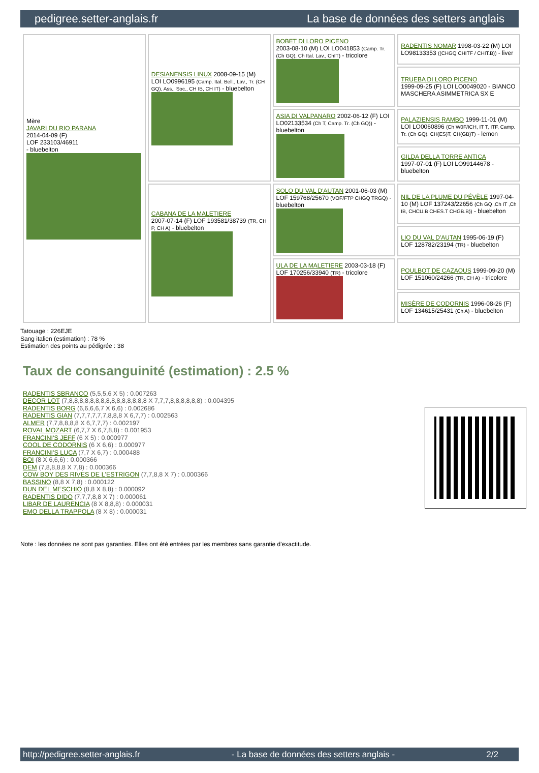pedigree.setter-anglais.fr La base de données des setters anglais
| Mère JAVARI DU RIO PARANA 2014-04-09 (F) LOF 233103/46911 - bluebelton | DESIANENSIS LINUX 2008-09-15 (M) LOI LO0996195 (Camp. Ital. Bell., Lav., Tr. (CH GQ), Ass., Soc., CH IB, CH IT) - bluebelton | BOBET DI LORO PICENO 2003-08-10 (M) LOI LO041853 (Camp. Tr. (Ch GQ), Ch Ital. Lav., ChIT) - tricolore | RADENTIS NOMAR 1998-03-22 (M) LOI LO98133353 ((CHGQ CHITF / CHIT.B)) - liver |
| | | | TRUEBA DI LORO PICENO 1999-09-25 (F) LOI LO0049020 - BIANCO MASCHERA ASIMMETRICA SX E |
| | | ASIA DI VALPANARO 2002-06-12 (F) LOI LO02133534 (Ch T, Camp. Tr. (Ch GQ)) - bluebelton | PALAZIENSIS RAMBO 1999-11-01 (M) LOI LO0060896 (Ch W0F/ICH, IT T, ITF, Camp. Tr. (Ch GQ), CH(ES)T, CH(GB)T) - lemon |
| | | | GILDA DELLA TORRE ANTICA 1997-07-01 (F) LOI LO99144678 - bluebelton |
| | CABANA DE LA MALETIERE 2007-07-14 (F) LOF 193581/38739 (TR, CH P, CH A) - bluebelton | SOLO DU VAL D'AUTAN 2001-06-03 (M) LOF 159768/25670 (VOF/FTP CHGQ TRGQ) - bluebelton | NIL DE LA PLUME DU PÉVÈLE 1997-04-10 (M) LOF 137243/22656 (Ch GQ ,Ch IT ,Ch IB, CHCU.B CHES.T CHGB.B)) - bluebelton |
| | | | LIO DU VAL D'AUTAN 1995-06-19 (F) LOF 128782/23194 (TR) - bluebelton |
| | | ULA DE LA MALETIERE 2003-03-18 (F) LOF 170256/33940 (TR) - tricolore | POULBOT DE CAZAOUS 1999-09-20 (M) LOF 151060/24266 (TR, CH A) - tricolore |
| | | | MISÈRE DE CODORNIS 1996-08-26 (F) LOF 134615/25431 (Ch A) - bluebelton |
Tatouage : 226EJE
Sang italien (estimation) : 78 %
Estimation des points au pédigrée : 38
Taux de consanguinité (estimation) : 2.5 %
RADENTIS SBRANCO (5,5,5,6 X 5) : 0.007263
DECOR LOT (7,8,8,8,8,8,8,8,8,8,8,8,8,8,8,8 X 7,7,7,8,8,8,8,8,8) : 0.004395
RADENTIS BORG (6,6,6,6,7 X 6,6) : 0.002686
RADENTIS GIAN (7,7,7,7,7,7,8,8,8 X 6,7,7) : 0.002563
ALMER (7,7,8,8,8,8 X 6,7,7,7) : 0.002197
ROVAL MOZART (6,7,7 X 6,7,8,8) : 0.001953
FRANCINI'S JEFF (6 X 5) : 0.000977
COOL DE CODORNIS (6 X 6,6) : 0.000977
FRANCINI'S LUCA (7,7 X 6,7) : 0.000488
BOI (8 X 6,6,6) : 0.000366
DEM (7,8,8,8,8 X 7,8) : 0.000366
COW BOY DES RIVES DE L'ESTRIGON (7,7,8,8 X 7) : 0.000366
BASSINO (8,8 X 7,8) : 0.000122
DUN DEL MESCHIO (8,8 X 8,8) : 0.000092
RADENTIS DIDO (7,7,7,8,8 X 7) : 0.000061
LIBAR DE LAURENCIA (8 X 8,8,8) : 0.000031
EMO DELLA TRAPPOLA (8 X 8) : 0.000031
Note : les données ne sont pas garanties. Elles ont été entrées par les membres sans garantie d'exactitude.
http://pedigree.setter-anglais.fr - La base de données des setters anglais - 2/2